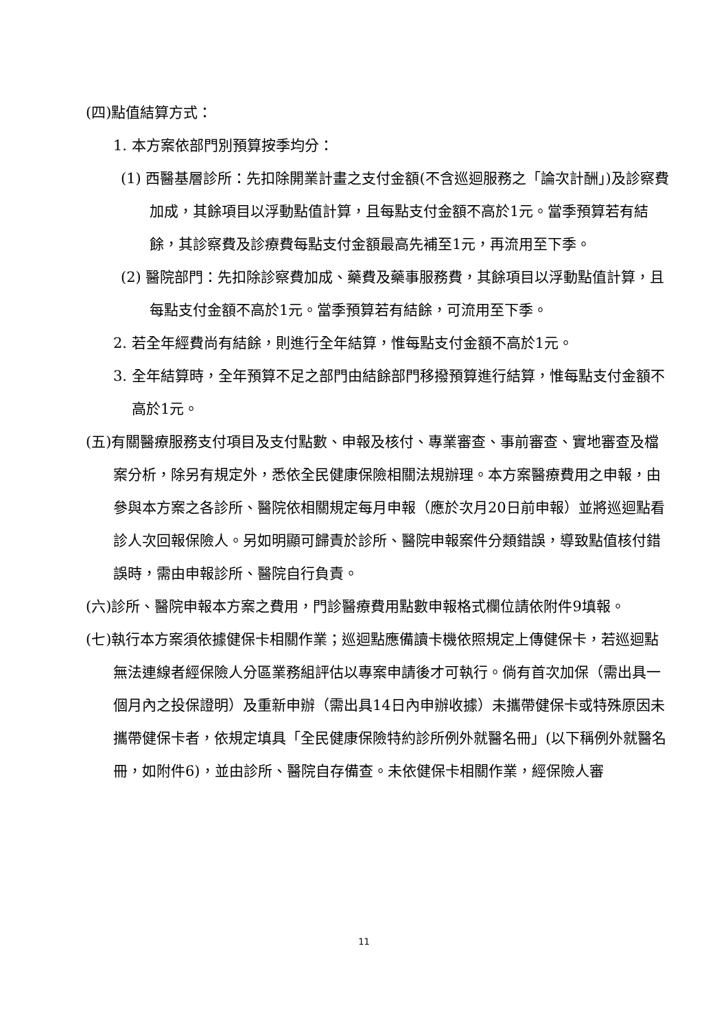(四)點值結算方式：
1. 本方案依部門別預算按季均分：
(1) 西醫基層診所：先扣除開業計畫之支付金額(不含巡迴服務之「論次計酬」)及診察費加成，其餘項目以浮動點值計算，且每點支付金額不高於1元。當季預算若有結餘，其診察費及診療費每點支付金額最高先補至1元，再流用至下季。
(2) 醫院部門：先扣除診察費加成、藥費及藥事服務費，其餘項目以浮動點值計算，且每點支付金額不高於1元。當季預算若有結餘，可流用至下季。
2. 若全年經費尚有結餘，則進行全年結算，惟每點支付金額不高於1元。
3. 全年結算時，全年預算不足之部門由結餘部門移撥預算進行結算，惟每點支付金額不高於1元。
(五)有關醫療服務支付項目及支付點數、申報及核付、專業審查、事前審查、實地審查及檔案分析，除另有規定外，悉依全民健康保險相關法規辦理。本方案醫療費用之申報，由參與本方案之各診所、醫院依相關規定每月申報（應於次月20日前申報）並將巡迴點看診人次回報保險人。另如明顯可歸責於診所、醫院申報案件分類錯誤，導致點值核付錯誤時，需由申報診所、醫院自行負責。
(六)診所、醫院申報本方案之費用，門診醫療費用點數申報格式欄位請依附件9填報。
(七)執行本方案須依據健保卡相關作業；巡迴點應備讀卡機依照規定上傳健保卡，若巡迴點無法連線者經保險人分區業務組評估以專案申請後才可執行。倘有首次加保（需出具一個月內之投保證明）及重新申辦（需出具14日內申辦收據）未攜帶健保卡或特殊原因未攜帶健保卡者，依規定填具「全民健康保險特約診所例外就醫名冊」(以下稱例外就醫名冊，如附件6)，並由診所、醫院自存備查。未依健保卡相關作業，經保險人審
11